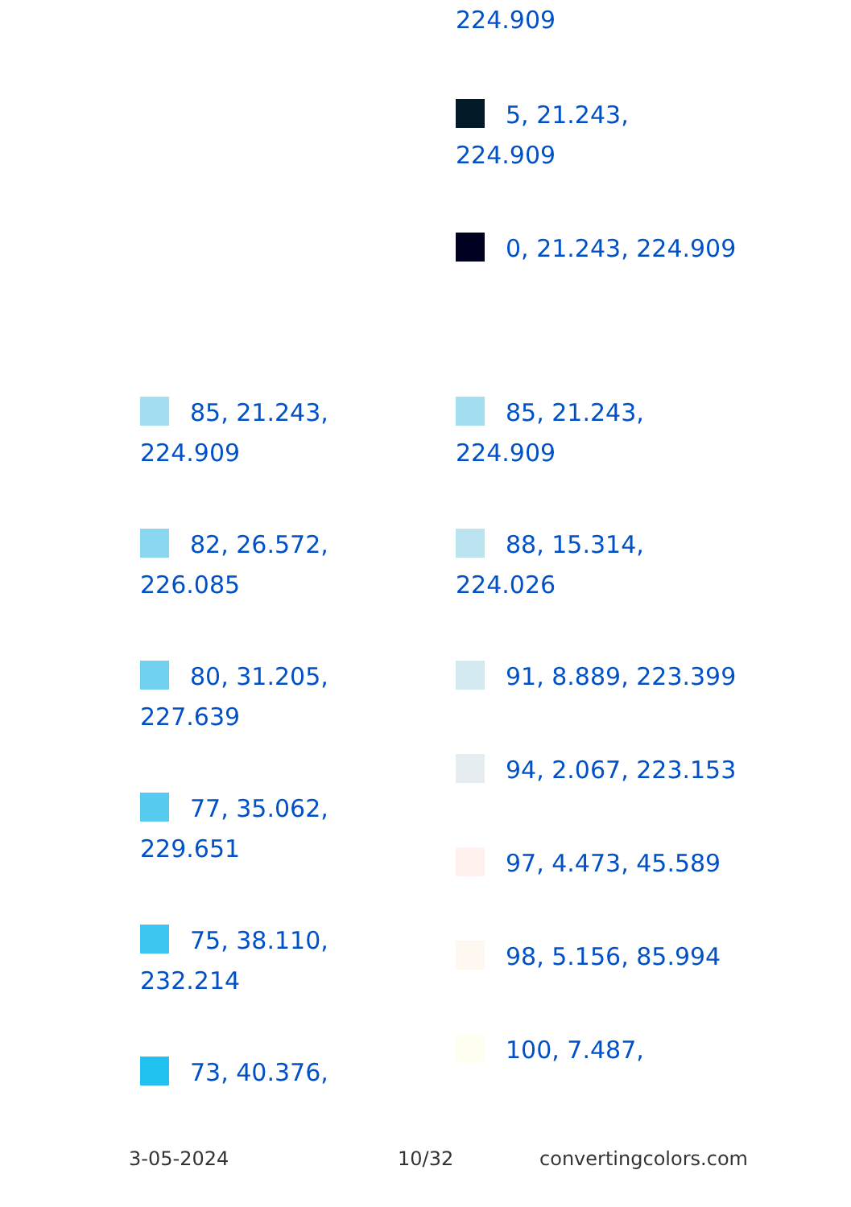224.909
5, 21.243, 224.909
0, 21.243, 224.909
85, 21.243, 224.909
82, 26.572, 226.085
80, 31.205, 227.639
77, 35.062, 229.651
75, 38.110, 232.214
73, 40.376,
85, 21.243, 224.909
88, 15.314, 224.026
91, 8.889, 223.399
94, 2.067, 223.153
97, 4.473, 45.589
98, 5.156, 85.994
100, 7.487,
3-05-2024 10/32 convertingcolors.com